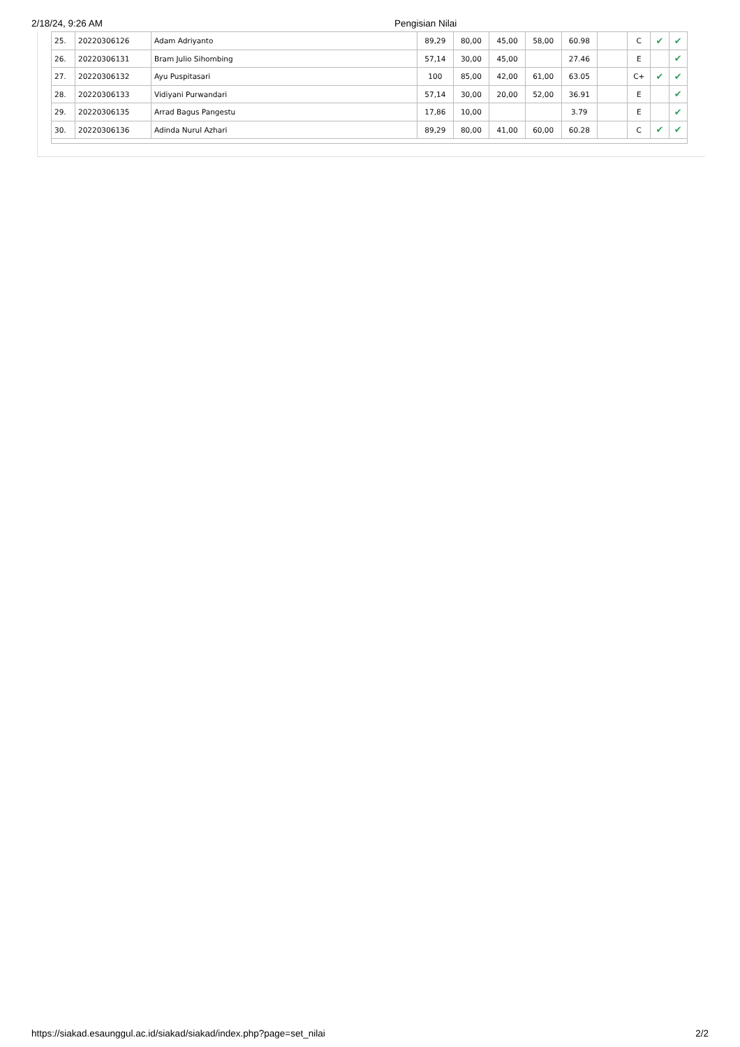2/18/24, 9:26 AM Pengisian Nilai
| 25. | 20220306126 | Adam Adriyanto | 89,29 | 80,00 | 45,00 | 58,00 | 60.98 | | C | ✔ | ✔ |
| 26. | 20220306131 | Bram Julio Sihombing | 57,14 | 30,00 | 45,00 | | 27.46 | | E | | ✔ |
| 27. | 20220306132 | Ayu Puspitasari | 100 | 85,00 | 42,00 | 61,00 | 63.05 | | C+ | ✔ | ✔ |
| 28. | 20220306133 | Vidiyani Purwandari | 57,14 | 30,00 | 20,00 | 52,00 | 36.91 | | E | | ✔ |
| 29. | 20220306135 | Arrad Bagus Pangestu | 17,86 | 10,00 | | | 3.79 | | E | | ✔ |
| 30. | 20220306136 | Adinda Nurul Azhari | 89,29 | 80,00 | 41,00 | 60,00 | 60.28 | | C | ✔ | ✔ |
https://siakad.esaunggul.ac.id/siakad/siakad/index.php?page=set_nilai 2/2